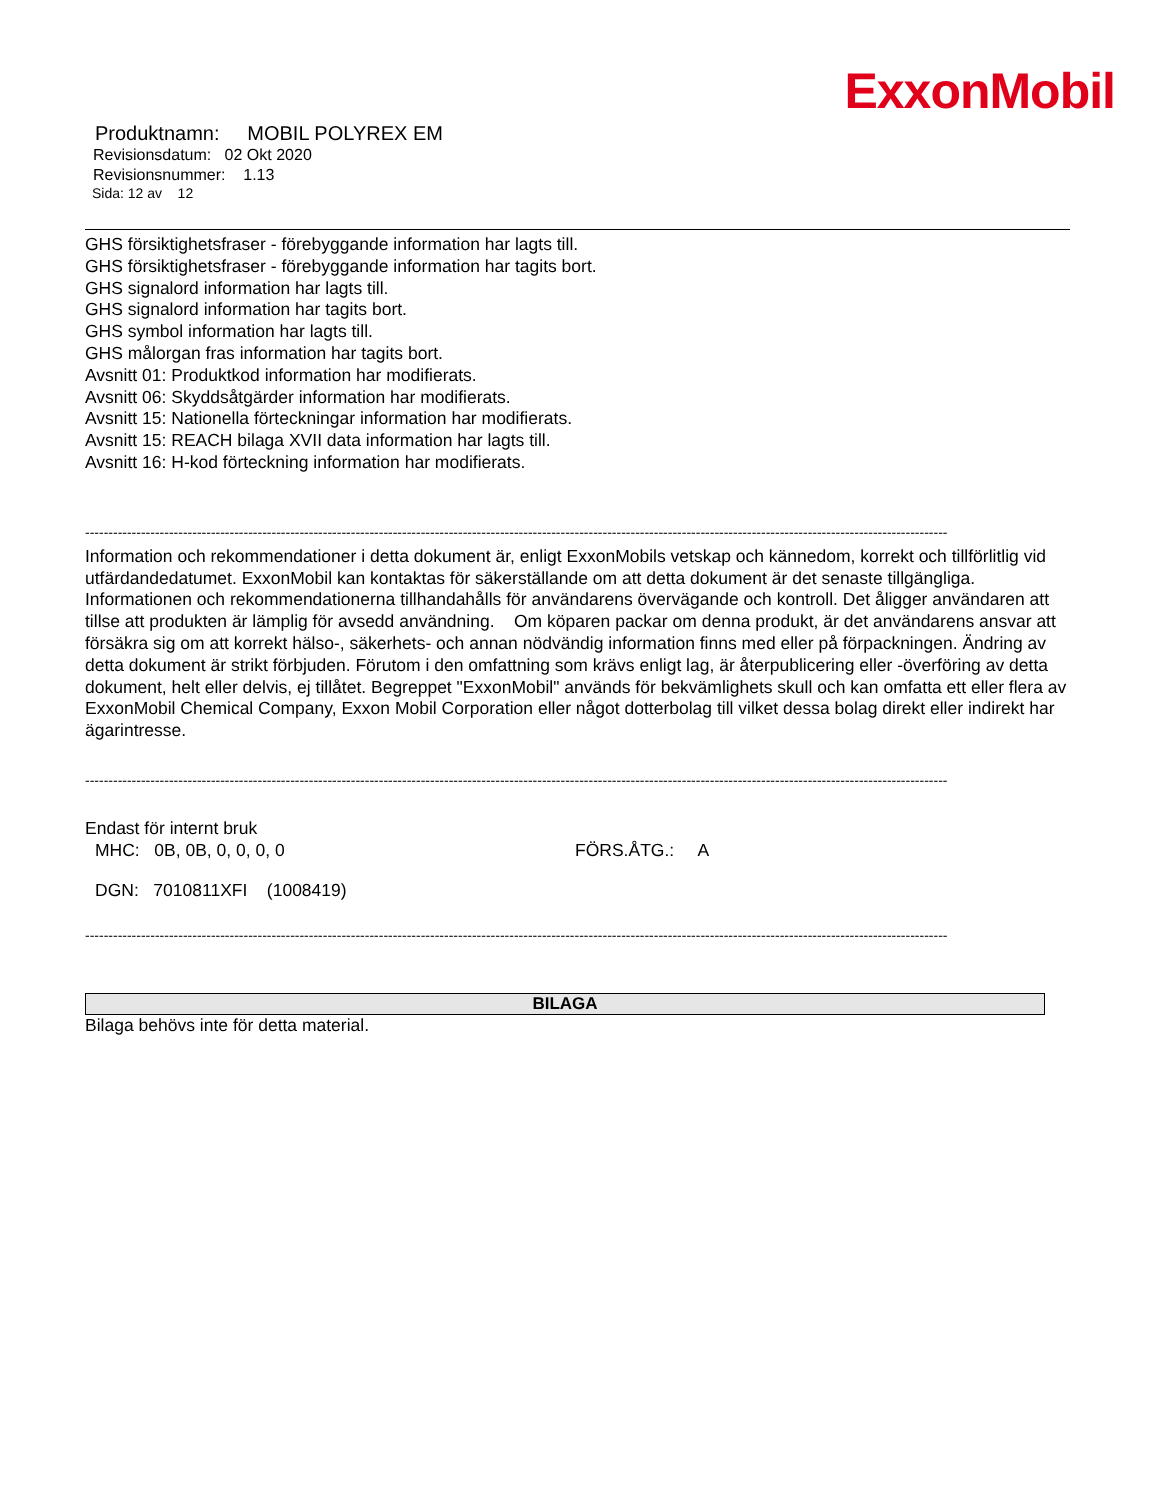ExxonMobil
Produktnamn: MOBIL POLYREX EM
Revisionsdatum: 02 Okt 2020
Revisionsnummer: 1.13
Sida: 12 av 12
GHS försiktighetsfraser - förebyggande information har lagts till.
GHS försiktighetsfraser - förebyggande information har tagits bort.
GHS signalord information har lagts till.
GHS signalord information har tagits bort.
GHS symbol information har lagts till.
GHS målorgan fras information har tagits bort.
Avsnitt 01: Produktkod information har modifierats.
Avsnitt 06: Skyddsåtgärder information har modifierats.
Avsnitt 15: Nationella förteckningar information har modifierats.
Avsnitt 15: REACH bilaga XVII data information har lagts till.
Avsnitt 16: H-kod förteckning information har modifierats.
-----------------------------------------------------------------------------------------------------------------------------------------------------------------------------------------
Information och rekommendationer i detta dokument är, enligt ExxonMobils vetskap och kännedom, korrekt och tillförlitlig vid utfärdandedatumet. ExxonMobil kan kontaktas för säkerställande om att detta dokument är det senaste tillgängliga. Informationen och rekommendationerna tillhandahålls för användarens övervägande och kontroll. Det åligger användaren att tillse att produkten är lämplig för avsedd användning. Om köparen packar om denna produkt, är det användarens ansvar att försäkra sig om att korrekt hälso-, säkerhets- och annan nödvändig information finns med eller på förpackningen. Ändring av detta dokument är strikt förbjuden. Förutom i den omfattning som krävs enligt lag, är återpublicering eller -överföring av detta dokument, helt eller delvis, ej tillåtet. Begreppet "ExxonMobil" används för bekvämlighets skull och kan omfatta ett eller flera av ExxonMobil Chemical Company, Exxon Mobil Corporation eller något dotterbolag till vilket dessa bolag direkt eller indirekt har ägarintresse.
-----------------------------------------------------------------------------------------------------------------------------------------------------------------------------------------
Endast för internt bruk
MHC: 0B, 0B, 0, 0, 0, 0 FÖRS.ÅTG.: A
DGN: 7010811XFI (1008419)
-----------------------------------------------------------------------------------------------------------------------------------------------------------------------------------------
BILAGA
Bilaga behövs inte för detta material.